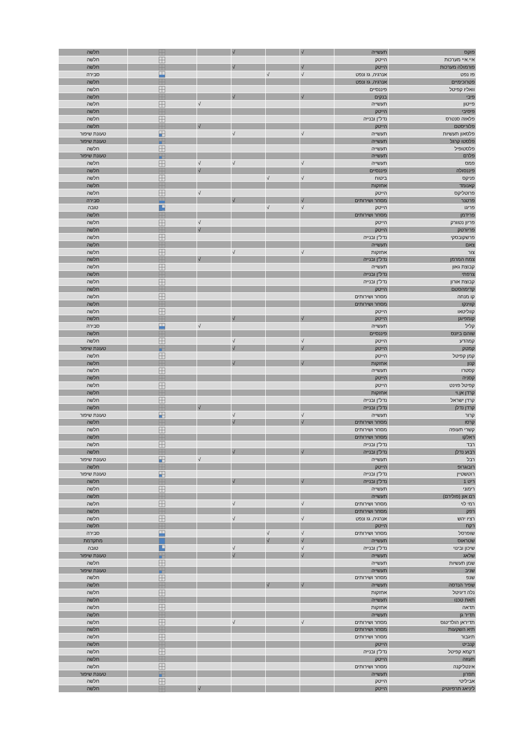| פוקס | תעשייה | √ | | √ | | | חלשה |
| איי.איי מערכות | הייטק | | | | | | חלשה |
| פורמולה מערכות | הייטק | √ | | √ | | | חלשה |
| פז נפט | אנרגיה, גז ונפט | √ | √ | | | | סבירה |
| פטרוכימיים | אנרגיה, גז ונפט | | | | | | חלשה |
| וואליו קפיטל | פיננסיים | | | | | | חלשה |
| פיבי | בנקים | √ | | √ | | | חלשה |
| פייטון | תעשייה | | | | √ | | חלשה |
| פיסיבי | הייטק | | | | | | חלשה |
| פלאזה סנטרס | נדל"ן ובנייה | | | | | | חלשה |
| פלוריסטם | הייטק | | | | √ | | חלשה |
| פלסאון תעשיות | תעשייה | √ | | √ | | | טעונת שיפור |
| פלסטו קרגל | תעשייה | | | | | | טעונת שיפור |
| פלסטופיל | תעשייה | | | | | | חלשה |
| פלרם | תעשייה | | | | | | טעונת שיפור |
| פמס | תעשייה | √ | | √ | √ | | חלשה |
| פיננסולה | פיננסיים | | | | √ | | חלשה |
| פניקס | ביטוח | √ | √ | | | | חלשה |
| קאנומד | אחזקות | | | | | | חלשה |
| פרוטליקס | הייטק | | | | √ | | חלשה |
| פרטנר | מסחר ושירותים | √ | | √ | | | סבירה |
| פריגו | הייטק | √ | √ | | | | טובה |
| פרידמן | מסחר ושירותים | | | | | | חלשה |
| פריון נטוורק | הייטק | | | | √ | | חלשה |
| פריורטק | הייטק | | | | √ | | חלשה |
| פרשקובסקי | נדל"ן ובנייה | | | | | | חלשה |
| צאם | תעשייה | | | | | | חלשה |
| צור | אחזקות | √ | | √ | | | חלשה |
| צמח המרמן | נדל"ן ובנייה | | | | √ | | חלשה |
| קבוצת גאון | תעשייה | | | | | | חלשה |
| צרפתי | נדל"ן ובנייה | | | | | | חלשה |
| קבוצת אורון | נדל"ן ובנייה | | | | | | חלשה |
| קדימהסטם | הייטק | | | | | | חלשה |
| קו מנחה | מסחר ושירותים | | | | | | חלשה |
| קווינקו | מסחר ושירותים | | | | | | חלשה |
| קווליטאו | הייטק | | | | | | חלשה |
| קומפיוגן | הייטק | √ | | √ | | | חלשה |
| קליל | תעשייה | | | | √ | | סבירה |
| שוהם ביזנס | פיננסיים | | | | | | חלשה |
| קמהדע | הייטק | √ | | √ | | | חלשה |
| קמטק | הייטק | √ | | √ | | | טעונת שיפור |
| קמן קפיטל | הייטק | | | | | | חלשה |
| קנון | אחזקות | √ | | √ | | | חלשה |
| קסטרו | תעשייה | | | | | | חלשה |
| קסניה | הייטק | | | | | | חלשה |
| קפיטל פוינט | הייטק | | | | | | חלשה |
| קרדן אן.וי | אחזקות | | | | | | חלשה |
| קרדן ישראל | נדל"ן ובנייה | | | | | | חלשה |
| קרדן נדלן | נדל"ן ובנייה | | | | √ | | חלשה |
| קרור | תעשייה | √ | | √ | | | טעונת שיפור |
| קרסו | מסחר ושירותים | √ | | √ | | | חלשה |
| קשרי תעופה | מסחר ושירותים | | | | | | חלשה |
| ראלקו | מסחר ושירותים | | | | | | חלשה |
| רבד | נדל"ן ובנייה | | | | | | חלשה |
| רבוע נדלן | נדל"ן ובנייה | √ | | √ | | | חלשה |
| רבל | תעשייה | | | | √ | | טעונת שיפור |
| רובוגרופ | הייטק | | | | | | חלשה |
| רוטשטיין | נדל"ן ובנייה | | | | | | טעונת שיפור |
| ריט 1 | נדל"ן ובנייה | √ | | √ | | | חלשה |
| רימוני | תעשייה | | | | | | חלשה |
| רם און (פולירם) | תעשייה | | | | | | חלשה |
| רמי לוי | מסחר ושירותים | √ | | √ | | | חלשה |
| רפק | מסחר ושירותים | | | | | | חלשה |
| רציו יהש | אנרגיה, גז ונפט | √ | | √ | | | חלשה |
| רקח | הייטק | | | | | | חלשה |
| שופרסל | מסחר ושירותים | √ | √ | | | | סבירה |
| שטראוס | תעשייה | √ | √ | | | | מתקדמת |
| שיכון ובינוי | נדל"ן ובנייה | √ | | √ | | | טובה |
| שלאג | תעשייה | √ | | √ | | | טעונת שיפור |
| שמן תעשיות | תעשייה | | | | | | חלשה |
| שניב | תעשייה | | | | | | טעונת שיפור |
| שנפ | מסחר ושירותים | | | | | | חלשה |
| שפיר הנדסה | תעשייה | √ | √ | | | | חלשה |
| נלה דיגיטל | אחזקות | | | | | | חלשה |
| תאת טכנו | תעשייה | | | | | | חלשה |
| תדאה | אחזקות | | | | | | חלשה |
| תדיר גן | תעשייה | | | | | | חלשה |
| תדיראן הולדינגס | מסחר ושירותים | √ | | √ | | | חלשה |
| תיא השקעות | מסחר ושירותים | | | | | | חלשה |
| תיגבור | מסחר ושירותים | | | | | | חלשה |
| קנביט | הייטק | | | | | | חלשה |
| דקמא קפיטל | נדל"ן ובנייה | | | | | | חלשה |
| תעוזה | הייטק | | | | | | חלשה |
| אינטליקנה | מסחר ושירותים | | | | | | חלשה |
| תפרון | תעשייה | | | | | | טעונת שיפור |
| אביליטי | הייטק | | | | | | חלשה |
| ליניאג תרפיוטיק | הייטק | | | | √ | | חלשה |